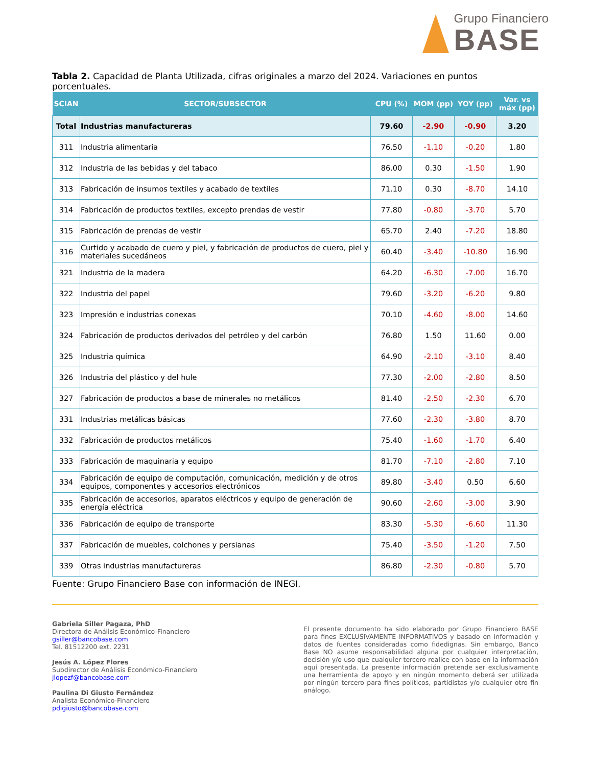Grupo Financiero
BASE
Tabla 2. Capacidad de Planta Utilizada, cifras originales a marzo del 2024. Variaciones en puntos porcentuales.
| SCIAN | SECTOR/SUBSECTOR | CPU (%) | MOM (pp) | YOY (pp) | Var. vs máx (pp) |
| --- | --- | --- | --- | --- | --- |
| Total | Industrias manufactureras | 79.60 | -2.90 | -0.90 | 3.20 |
| 311 | Industria alimentaria | 76.50 | -1.10 | -0.20 | 1.80 |
| 312 | Industria de las bebidas y del tabaco | 86.00 | 0.30 | -1.50 | 1.90 |
| 313 | Fabricación de insumos textiles y acabado de textiles | 71.10 | 0.30 | -8.70 | 14.10 |
| 314 | Fabricación de productos textiles, excepto prendas de vestir | 77.80 | -0.80 | -3.70 | 5.70 |
| 315 | Fabricación de prendas de vestir | 65.70 | 2.40 | -7.20 | 18.80 |
| 316 | Curtido y acabado de cuero y piel, y fabricación de productos de cuero, piel y materiales sucedáneos | 60.40 | -3.40 | -10.80 | 16.90 |
| 321 | Industria de la madera | 64.20 | -6.30 | -7.00 | 16.70 |
| 322 | Industria del papel | 79.60 | -3.20 | -6.20 | 9.80 |
| 323 | Impresión e industrias conexas | 70.10 | -4.60 | -8.00 | 14.60 |
| 324 | Fabricación de productos derivados del petróleo y del carbón | 76.80 | 1.50 | 11.60 | 0.00 |
| 325 | Industria química | 64.90 | -2.10 | -3.10 | 8.40 |
| 326 | Industria del plástico y del hule | 77.30 | -2.00 | -2.80 | 8.50 |
| 327 | Fabricación de productos a base de minerales no metálicos | 81.40 | -2.50 | -2.30 | 6.70 |
| 331 | Industrias metálicas básicas | 77.60 | -2.30 | -3.80 | 8.70 |
| 332 | Fabricación de productos metálicos | 75.40 | -1.60 | -1.70 | 6.40 |
| 333 | Fabricación de maquinaria y equipo | 81.70 | -7.10 | -2.80 | 7.10 |
| 334 | Fabricación de equipo de computación, comunicación, medición y de otros equipos, componentes y accesorios electrónicos | 89.80 | -3.40 | 0.50 | 6.60 |
| 335 | Fabricación de accesorios, aparatos eléctricos y equipo de generación de energía eléctrica | 90.60 | -2.60 | -3.00 | 3.90 |
| 336 | Fabricación de equipo de transporte | 83.30 | -5.30 | -6.60 | 11.30 |
| 337 | Fabricación de muebles, colchones y persianas | 75.40 | -3.50 | -1.20 | 7.50 |
| 339 | Otras industrias manufactureras | 86.80 | -2.30 | -0.80 | 5.70 |
Fuente: Grupo Financiero Base con información de INEGI.
Gabriela Siller Pagaza, PhD
Directora de Análisis Económico-Financiero
gsiller@bancobase.com
Tel. 81512200 ext. 2231
Jesús A. López Flores
Subdirector de Análisis Económico-Financiero
jlopezf@bancobase.com
Paulina Di Giusto Fernández
Analista Económico-Financiero
pdigiusto@bancobase.com
El presente documento ha sido elaborado por Grupo Financiero BASE para fines EXCLUSIVAMENTE INFORMATIVOS y basado en información y datos de fuentes consideradas como fidedignas. Sin embargo, Banco Base NO asume responsabilidad alguna por cualquier interpretación, decisión y/o uso que cualquier tercero realice con base en la información aquí presentada. La presente información pretende ser exclusivamente una herramienta de apoyo y en ningún momento deberá ser utilizada por ningún tercero para fines políticos, partidistas y/o cualquier otro fin análogo.